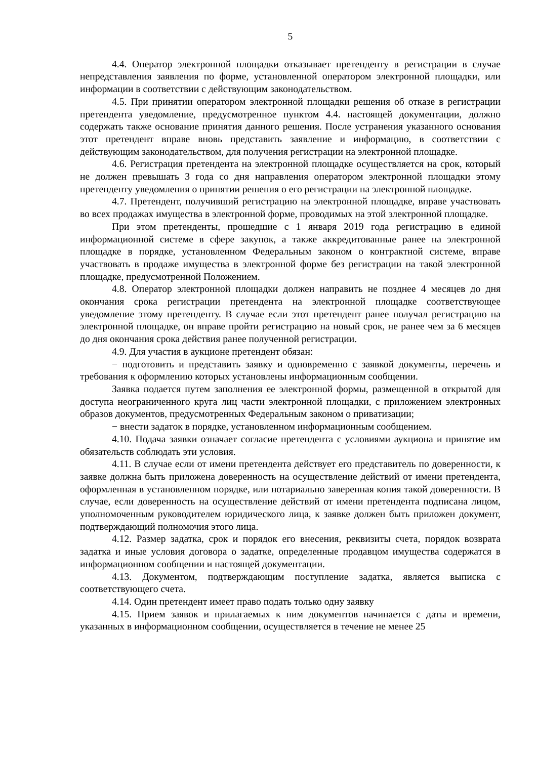5
4.4. Оператор электронной площадки отказывает претенденту в регистрации в случае непредставления заявления по форме, установленной оператором электронной площадки, или информации в соответствии с действующим законодательством.
4.5. При принятии оператором электронной площадки решения об отказе в регистрации претендента уведомление, предусмотренное пунктом 4.4. настоящей документации, должно содержать также основание принятия данного решения. После устранения указанного основания этот претендент вправе вновь представить заявление и информацию, в соответствии с действующим законодательством, для получения регистрации на электронной площадке.
4.6. Регистрация претендента на электронной площадке осуществляется на срок, который не должен превышать 3 года со дня направления оператором электронной площадки этому претенденту уведомления о принятии решения о его регистрации на электронной площадке.
4.7. Претендент, получивший регистрацию на электронной площадке, вправе участвовать во всех продажах имущества в электронной форме, проводимых на этой электронной площадке.
При этом претенденты, прошедшие с 1 января 2019 года регистрацию в единой информационной системе в сфере закупок, а также аккредитованные ранее на электронной площадке в порядке, установленном Федеральным законом о контрактной системе, вправе участвовать в продаже имущества в электронной форме без регистрации на такой электронной площадке, предусмотренной Положением.
4.8. Оператор электронной площадки должен направить не позднее 4 месяцев до дня окончания срока регистрации претендента на электронной площадке соответствующее уведомление этому претенденту. В случае если этот претендент ранее получал регистрацию на электронной площадке, он вправе пройти регистрацию на новый срок, не ранее чем за 6 месяцев до дня окончания срока действия ранее полученной регистрации.
4.9. Для участия в аукционе претендент обязан:
− подготовить и представить заявку и одновременно с заявкой документы, перечень и требования к оформлению которых установлены информационным сообщении.
Заявка подается путем заполнения ее электронной формы, размещенной в открытой для доступа неограниченного круга лиц части электронной площадки, с приложением электронных образов документов, предусмотренных Федеральным законом о приватизации;
− внести задаток в порядке, установленном информационным сообщением.
4.10. Подача заявки означает согласие претендента с условиями аукциона и принятие им обязательств соблюдать эти условия.
4.11. В случае если от имени претендента действует его представитель по доверенности, к заявке должна быть приложена доверенность на осуществление действий от имени претендента, оформленная в установленном порядке, или нотариально заверенная копия такой доверенности. В случае, если доверенность на осуществление действий от имени претендента подписана лицом, уполномоченным руководителем юридического лица, к заявке должен быть приложен документ, подтверждающий полномочия этого лица.
4.12. Размер задатка, срок и порядок его внесения, реквизиты счета, порядок возврата задатка и иные условия договора о задатке, определенные продавцом имущества содержатся в информационном сообщении и настоящей документации.
4.13. Документом, подтверждающим поступление задатка, является выписка с соответствующего счета.
4.14. Один претендент имеет право подать только одну заявку
4.15. Прием заявок и прилагаемых к ним документов начинается с даты и времени, указанных в информационном сообщении, осуществляется в течение не менее 25